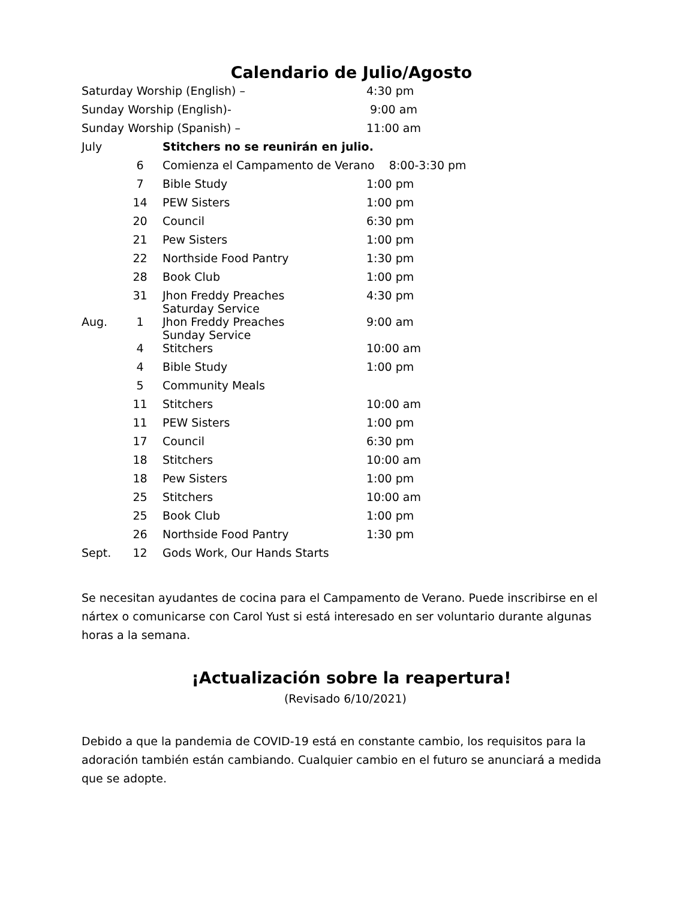Calendario de Julio/Agosto
| Saturday Worship (English) – | | | 4:30 pm |
| Sunday Worship (English)- | | | 9:00 am |
| Sunday Worship (Spanish) – | | | 11:00 am |
| July | | Stitchers no se reunirán en julio. | |
| | 6 | Comienza el Campamento de Verano 8:00-3:30 pm | |
| | 7 | Bible Study | 1:00 pm |
| | 14 | PEW Sisters | 1:00 pm |
| | 20 | Council | 6:30 pm |
| | 21 | Pew Sisters | 1:00 pm |
| | 22 | Northside Food Pantry | 1:30 pm |
| | 28 | Book Club | 1:00 pm |
| | 31 | Jhon Freddy Preaches Saturday Service | 4:30 pm |
| Aug. | 1 | Jhon Freddy Preaches Sunday Service | 9:00 am |
| | 4 | Stitchers | 10:00 am |
| | 4 | Bible Study | 1:00 pm |
| | 5 | Community Meals | |
| | 11 | Stitchers | 10:00 am |
| | 11 | PEW Sisters | 1:00 pm |
| | 17 | Council | 6:30 pm |
| | 18 | Stitchers | 10:00 am |
| | 18 | Pew Sisters | 1:00 pm |
| | 25 | Stitchers | 10:00 am |
| | 25 | Book Club | 1:00 pm |
| | 26 | Northside Food Pantry | 1:30 pm |
| Sept. | 12 | Gods Work, Our Hands Starts | |
Se necesitan ayudantes de cocina para el Campamento de Verano. Puede inscribirse en el nártex o comunicarse con Carol Yust si está interesado en ser voluntario durante algunas horas a la semana.
¡Actualización sobre la reapertura!
(Revisado 6/10/2021)
Debido a que la pandemia de COVID-19 está en constante cambio, los requisitos para la adoración también están cambiando. Cualquier cambio en el futuro se anunciará a medida que se adopte.